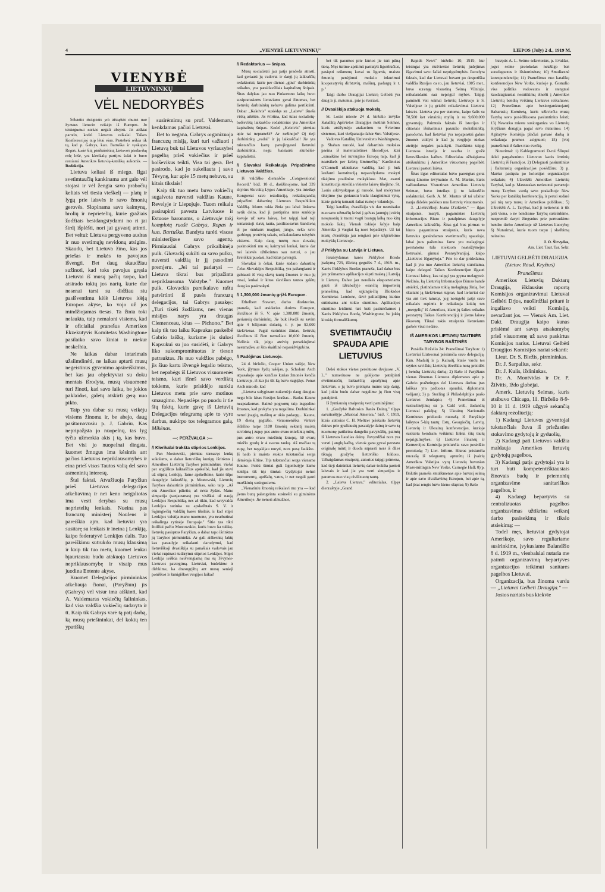4 „VIENYBĖ LIETUVNINKŲ" LIEPOS (July) 2 d., 1919 M.
VIENYBĖ
LIETUVNINKŲ
VĖL NEDORYBĖS
Sekantis straipsnis yra atsiųstas mums nuo žymaus lietuvio veikėjo iš Europos. Jo teisingumui niekas negali abejoti. Jis aiškiai parodo, kodel Lietuvos reikalai Taikos Konferencijoj taip lėtai eina. Pastebėti reikia tik tą, kad p. Gabrys, kun. Bartuška ir vyskupas Ropas, kurie šitą pasibaisėtiną Lietuvos pardavikų rolę lošė, yra klerikalų partijos šulai ir buvo remiami Amerikos lietuvių-katalikų aukomis. — Redakcija.
Lietuva keliasi iš miego. Ilgai svetimtaučių kankinama ant galo vėl stojasi ir vėl žengia savo prabočių keliais vėl tiesia vieškelį — platų ir lygų prie laisvės ir savo žmonių gerovės. Slopinama savo kaimynų, brolių ir neprietelių, kurie gražiais žodžiais besidangstydami no ri jai širdį išplėšti, nori jai gyvastį atimti. Bet veltui: Lietuva pergyveno audras ir nuo svetimųjų nevidonų atsigins. Skaudu, bet Lietuva žino, kas jos priešas ir mokės to pavojaus išvengti. Bet daug skaudžiau sužinoti, kad toks pavojus gręsia Lietuvai iš musų pačių tarpo, kad atsirado tokių jos narių, kurie dar nesenai tarsi su didžiau siu pasišventimu kėlė Lietuvos idėją Europos akyse, ko vojo už jos mindžiojamas tiesas. Ta žinia toki nelaukta, taip nemaloni visiems, kad ir oficialiai pranešus Amerikos Ekzekutyvis Komitetas Washingtone pasilaiko savo žiniai ir niekur neskelbia.
Ne laikas dabar intarimais užsiimdinėti, ne laikas aptarti musų negeistinus gyvenimo apsireiškimus, bet kas jau objektyviai su doku mentais išrodyta, musų visuomenė turi žinoti, kad savo laiku, be jokios paklaidos, galėtų atskirti gerą nuo pikto.
Taip yra dabar su musų veikėju visiems žinomu ir, be abejo, daug pasitarnavusiu p. J. Gabriu. Kas nepripažįsta jo nuopelnų, tas lyg tyčia užmerkia akis į tą, kas buvo. Bet visi jo nuopelnai dingsta, kuomet žmogus ima kėsintis ant pačios Lietuvos nepriklausomybės ir eina prieš visos Tautos valią del savo asmeninių interesų.
Štai faktai. Atvažiuoja Paryžiun prieš Lietuvos delegacijos atkeliavimą ir nei keno neigaliotas ima vesti derybas su musų neprietelių lenkais. Nueina pas francuzų ministerį Noulens ir pareiškia ajm. kad lietuviai yra susitarę su lenkais ir ineina į Lenkiją, kaipo federatyvė Lenkijos dalis. Tuo pareiškimu sutrukdo musų klausimą ir kaip tik tuo metu, kuomet lenkai bjauriausiu budu atakuoja Lietuvos nepriklausomybę ir visaip mus juodina Entente akyse.
Kuomet Delegacijos pirmininkas atkeliauja čionai, (Paryžiun) jis (Gabrys) vėl visur ima aiškinti, kad A. Valdemaras vokiečių šalininkas, kad visa valdžia vokiečių sudaryta ir tt. Kaip tik Gabrys varė tą patį darbą, ką musų priešininkai, del kokių ten ypatiškų
susirėmimų su prof. Valdemaru, kenkdamas pačiai Lietuvai.
Bet to negana. Gabrys organizuoja francuzų misiją, kuri turi važiuoti į Lietuvą buk tai Lietuvos vyriausybei pagelbą prieš vokiečius ir prieš bolševikus teikti. Visa tai gera. Bet pasirodo, kad jo sukeliauta į savo Tėvynę, kur apie 15 metų nebuvo, su kitais tikslais!
Kaip tik tuo metu buvo vokiečių sugalvota nuversti valdžias Kaune, Revelyje ir Liepojuje. Tuom reikalu pasirupinti pavesta Latviuose ir Estuose baronams, o Lietuvoje tokį komplotą ruošė Gabrys, Ropas ir kun. Bartuška. Bandyta turėti visose ministerijose savo agentų. Pirmiausiai Gabrys prikalbinėja pulk. Glovackį sukilti su savo pulku, nuversti valdžią ir jį pasodinti premjeru. „Jei tai padarysi — Lietuva tikrai bus pripažinta nepriklausoma Valstybe." Kuomet pulk. Glovackis pareikalavo raštu patvirtinti iš pusės francuzų delegacijos, tai Gabrys pasakęs: „Turi tikėti žodžiams, nes vienas misijos narys yra draugas Clemenceau, kitas — Pichono." Bet kaip tik tuo laiku Kapsukas paskelbė Gabrio laišką, kuriame jis siulosi Kapsukui su juo susidėti, ir Gabrys liko sukompromituotas ir tieson patrauktas. Jis nuo valdžios pabėgo, jis šiuo kartu išvengė legalio teismo, bet nepabėgs iš Lietuvos visuomenės teismo, kuri išneš savo verdiktą tokiems, kurie prisidėjo sunkiu Lietuvos metu prie savo motinos smaugimo. Nepaslėps po puodu ir tie šių faktų, kurie gavę iš Lietuvių Delegacijos telegramą apie to vyro darbus, nukirpo tos telegramos galą. Mikėnas.
—: PERŽVALGA :—
// Klerikalai trokšta stiprios Lenkijos.
Pan Mostowski, pirmiau tarnavęs lenkų sokolams, o dabar lietuviškų kunigų išrinktas į Amerikos Lietuvių Tarybos pirmininkus, viešai per angliškus laikraščius apskelbė, kad jis stovi už stiprią Lenkiją. Tame apskelbime, kuris tilpo daugelyje laikraščių, p. Mostowski, Lietuvių Tarybos dabartinis pirmininkas, sako taip: „Aš esu Amerikos pilietis; aš nėsu žydas. Mano simpatija (sanjausmas) yra visiškai už naują Lenkijos Respubliką, nes aš tikiu, kad savyvalda Lenkijos sutinka su apskelbtais S. V. ir Sąjungiečių valdžių karės tikslais, ir kad stipri Lenkijos valstija mano nuomone, yra neatbutinai reikalinga rytinėje Europoje." Šitie yra tikri žodžiai pačio Mostowskio, kuris buvo ka talikų-lietuvių pasiųstas Paryžiun, o dabar tapo išrinktas jų Tarybos pirmininku. Ar gali aiškesnių faktų kas pasaulyje reikalauti darodymui, kad lietuviškoji dvasiškija su panašiais vadovais jau viešai rupinasi sudarymu stiprios Lenkijos. Stipri Lenkija reiškia neišvengiamą mu sų Tėvynės-Lietuvos pavergimą. Lietuviai, budėkime ir dirbkime, ka dnesugrįžtų ant musų senieji poniškos ir kunigiškos vergijos laikai!
// Redaktorius — šnipas.
Musų socialistai jau patįs pradeda atrasti, kad geriausi jų vadovai ir dargi jų laikraščių redaktoriai, kurie per dienas „gina" darbininkų reikalus, yra parsidavėliais kapitalistų šnipais. Šitas dalykas jau nuo Pinkertono laikų buvo susipratusiems lietuviams gerai žinomas, bet lietuvių darbininkų nebuvo galima pertikrinti. Dabar „Keleivis" susiėdęs su „Laisve" išneša viską aikštėn. Jis tvirtina, kad tulas socialistų-bolševikų laikraščio redaktorius yra Amerikos kapitalistų šnipas. Kodel „Keleivis" pirmiau apie tai nepranešė? Ar nežinojo? Oj tieji darbininkų „vadai" ir jų laikraščiai! Jie yra tukstančius kartų pavojingesni lietuviui darbininkui, negu baisiausi siurbėlės-kapitalistai.
// Slovakai Reikalauja Pripažinimo Lietuvos Valdžios.
Iš valdiško dienraščio „Congressional Record," birž. 18 d., dasižinojome, kad 339 skyrius Slovakų Lygos Amerikoje, yra inteikęs Kongresui savo rezoliuciją, reikalaujančią pripažinti dabartinę Lietuvos Respublikos Valdžią. Mums tokia žinia yra labai linksma netik delto, kad ji pastiprina mus sunkioje kovoje už savo laisvę, bet taipgi kad toji seniausioji slavų tauta, pasiliuosavus šiandieną iš po sunkaus magjarų jungo, seka savo garbingų protėvių takais, reikalaudama teisybės visiems. Kaip daug turėtų nuo slovakų pasimokinti mu sų kaimynai lenkai, kurie dar nei laisvės užtikrintos sau neturi, o jau žvėriškai puolasi, kad kitus pavergti.
Slovakai ir čekai, kurie sudaro dabartinę Čeko-Slovakijos Respubliką, yra pažangiausi ir gabiausi iš visų slavų tautų žmonės ir nuo jų rusai, lenkai ir kitos slaviškos tautos galėtų daug ko pasimokyti.
// 1,300,000 žmonių grįžš Europon.
Ethelbert Stewart, darbo direktorius, praneša, kad atsidarius durims Europon, išvažiuos iš S. V. apie 1,300,000 žmonių, geriausių darbininkų. Jie buk išvežš su savim apie 4 bilijonus dolarių, t. y. po $3,000 kiekvienas. Pagal surinktas žinias, lietuvių išvažiuos iš čion nemažiau 10,000 žmonių. Nežinia tik, jeigu ateivių persekiojimai nesumažės, ar šita skaitlinė nepasidvigubins.
// Padėjimas Lietuvoje.
24 d. birželio, Cooper Union salėje, New York, įžymus žydų rašėjas, p. Scholom Asch atpasakojo apie kančias kurias žmonės kenčia Lietuvoje, iš kur jis tik ką buvo sugrįžęs. Ponas Asch nurodė, kad
„Lietuva sulyginant nukentėjo daug daugiau negu bile kitas Rusijos kraštas... Badas Kaune neapsakomas. Baimė pogromų taip ingąsdino žmones, kad prekyba yra negalima. Darbininkai neturi įnagių, mašinų ar ukio padargų... Kaune, 19 dieną gegužio, visuomeniška virtuvė išdalino tarpe 1100 žmonių sekantį maistą suvirintą į zupę: pus antro svaro miežinių miltų, pus antro svaro miežinių kruopų, 50 svarų miežio grudų ir 4 svarus taukų. Aš mačiau tą zupę, bet negalėjau nuryti, nors pusę šaukšto.. Iš bado ir maisto stokos tukstančiai serga dėmėtaja šiltine. Trįs tukstančiai serga viename Kaune. Penki šimtai guli ligonbutyje kame sutelpa tik trįs šimtai: Gydytojai neturi instrumentų, aprišalų, vatos, ir net negali gauti marškinių susirgusiems.
„Vienatiniu žmonių reikalavi mu yra — kad jiems butų palengvinta susinešti su giminėms Amerikoje. Jie nenori almužnos,
bet tik paramos prie kurios jie turi pilną tiesą. Męs turime apsiimti pastatyti ligonbučius, pasiųsti reikmenų kovai su ligomis, maisto žmonių penėjimui mokslo inkurimui kooperatyvių dirbtuvių, mašinų, padargų ir t. p."
Taigi darbo Draugijai Lietuvą Gelbėti yra daug ir ji, matomai, prie jo tveriasi.
// Dvasiškija atakuoja mokslą.
St. Louis mieste 24 d. birželio invyko Katalikų Apšvietos Draugijos metinis Seimas, kuris atsižymėjo atakavimu to Švietimo sistemos, kuri viešpatauja dabar Suv. Valstijose.
Vadovas Katalikų Universiteto Washingtone, p. Shahan nurodė, kad dabartinis mokslas paeina iš materialistinės filosofijos, kuri „sunaikino bei nuvarginо Europą taip, kad ji neatsikels per keletą šimtmečių." Kardinolas O'Connell užatakavo valdžią, kad ji buk laužanti konstituciją nepavelydama mokyti tikėjimo pradinėse mokyklose. Mat, esanti konstitucija suteikia visiems laisvę tikėjimo. St. Louis arkivyskupas gi nurodė, kad mokymas tikėjimo yra geriausiu budu išauginimui vyrų, kurie galėtų tarnauti šaliai rustoje valandoje.
Taigi katalikų dvasiškija vis dar neatsisako nuo savo užmačių krėsti į galvas jaunųjų įvairių nesąmonių ir tuomi vogti brangų laiką nuo kitų mokslo šakų. Vienok tokioje šalyje kaip Amerika ji vargiai ką nors bepadarys. Už tai musų dvasiškija jau rengiasi prie užgriebimo mokyklų Lietuvoje..
// Priklyba su Latvija ir Lietuva.
Pataisydamas karės Pirklybos Bordo įsakymą 729, išleistą gegužės 7 d., 1919. m., Karės Pirklybos Bordas praneša, kad dabar bus jau priimamos aplikacijos siųsti maistą į Latviją ir Lietuvą. Dabar jau nereikės eksporteriams gauti iš užrubežyje esančių importerių pranešimą, kad sąjungiečių Blokados Komitetas Londone, davė paliudijimą kuriuo sutinkama ant tokio siuntimo. Aplikacijos siuntimo leidimui turi buti pasiunčiamos į Karės Pirklybos Bordą, Washingtone, be jokių kitokių formališkumų.
SVETIMTAUČIŲ SPAUDA APIE LIETUVIUS
Delei stokos vietos pereituose dvejuose „V. L." numeriuose ne galėjome patalpinti svetimtaučių laikraščių aprašymų apie lietuvius, o jų buvo prisiųsta mums taip daug, kad jokiu budu dabar negalime jų čion visų patalpinti.
Iš žymiausių straipsnių verti paminėjimo:
1. „Grožybė Baltosios Rasės Dainų," tilpęs savaitraštyje „Musical America," birž. 7, 1919, kurio autorius C. H. Meltzer priskaito lietuvių dainas prie gražiausių pasaulyje dainų ir savo tą nuomonę patikrina dangeliu pavyzdžių, paimtų iš Lietuvos liaudies dainų. Pavyzdžiai nors yra versti į anglų kalbą, vienok gana gyvai perstato originalę mintį ir duoda suprasti nors iš dlies tikrąją grožybę lietuviško fokloro. Užbaigdamas straipsnį, autorius taipgi primena, kad tieji daininkai lietuvių dabar trokšta pastoti laisvais ir kad jie yra verti simpatijos ir paramos nuo visų civilizuotų tautų.
2. „Laisva Lietuva," editorialas, tilpęs dienraštyje „Grand
Rapids News" birželio 10, 1919, kur teisingai yra nušviestas lietuvių judėjimas išgavimui savo šaliai nepriguImybės. Parodyta faktais, kad dar Lietuvai buvant po despotiška valdžia Rusijos ca ro, jau lietuviai, 1905 met., buvo surengę visuotiną Seimą Vilniuje, reikalaudami sau neprigul mybės. Taipgi paminėti visi seimai lietuvių Lietuvoje ir S. Valstijose ir jų griežti reikalavimai Lietuvai laisvės. Lietuva yra per statoma, kaipo šalis su 78,500 ket virtainių mylių ir su 9,600,000 gyventojų. Paimtais faktais iš istorijos ir cituotais išsitarimais pasaulio mokslininkų, parodoma, kad lietuviai yra nepaprastai gabus žmonės valdyti ir kad jų vergijoje niekas ateityje negalės palaikyti. Paaiškinta taipgi Lietuvos istorija ir svarba ir grožė lietuviškosios kalbos. Editorialas užbaigiama atsišaukimu į Amerikos visuomenę pagelbėti Lietuvai pastoti laisva.
Šitas ilgas editorialas buvo parengtas gerai musų žinomo tėvynainio A. M. Martus, kuris važiuodamas Visuotinan Amerikos Lietuvių Seiman, buvo inteikęs jį to laikraščio redaktoriui. Gerb. A. M. Martus už tai užsitar nauja didelės padėkos nuo lietuvių visuomenės.
3. „Lietuviškoji Joana D'arkietė," — ilgas straipsnis, matyti, pagamintas Lietuvių Informacijos Biuro ir patalpintas daugelyje Amerikos laikraščių. Šitas gal bus pirmas to biuro pagamintas straipsnis, kuris neva lietuvius garsindamas svetimtaučių spaudoje, labai juos pažemina. Jame yra melagingai perstatoma tula niekuom neatsižymėjus lietuvaitė, gimusi Pennsylvanijoj, kaipo „Lietuvos Išganytoja." Prie to dar pridedama, kad ji yra nuo Amerikos lietuvių siunčiama, kaipo delegatė Taikos Konferencijon išgauti Lietuvai laisvę, kas taipgi yra gryna melagystė. Nežinia, ką Lietuvių Informacijos Biuras bandė atsiekti, platindamas tokią melagingą žinią, bet skaitant ją kiekvienas supras, kad lietuviai dar yra ant tiek tamsųs, jog nesugebi patįs savo reikalais rupintis ir reikalauja kokių ten „mergelių" iš Amerikos, idant jų šalies reikalus perstatytų Taikos Konferencijoj ir jiems laisvę iškovotų. Tikrai tokis straipsnis lietuviams garbės visai nedaro.
IŠ AMERIKOS LIETUVIŲ TAUTINĖS TARYBOS RAŠTINĖS
Posėdis Birželio 24: Pranešimai Tarybon: 1) Lietuviai Liuteronai prisiunčia savo delegaciją: Kun. Madaitį ir p. Kairaitį, kurie vardu tos sryties saviškių Lietuvių išreiškia norą prisidėti į bendrą Lietuvių darbą; 2) Rašo iš Paryžiaus vienas žinomas Lietuvos diplomatas apie p. Gabrio pražutingus del Lietuvos darbus (tas laiškas yra paduotas spaudai, diplomatui velijant); 3) p. Sterling iš Philadelphijos prašo Lietuvos žemlapio; 4) Pranešimai iš susirašinėjimų su p. Cald well, žadančių Lietuvai pašelpą; 5) Ukrainų Nacionalis Komitetas priduoda nuorašą iš Paryžiuje laikytos 5-kių tautų: Estų, Georgiečių, Latvių, Lietuvių ir Ukrainų konferencijos, kurioje susitarta bendram veikimui linkui šitų tautų neprigulmybės; 6) Lietuvos Finansų ir Komercijos Komisija prisiunčia savo posėdžio protokolą; 7) Liet. Inform. Biuras prisiunčia nuorašą iš telegramų, apturėtų iš įvairių Amerikos Valstijos vyrų Lietuvių buvusian Mass-mitingan New Yorke, Carnegie Hall; 8) p. Balutis pranešа smulkmenas apie buvusį seimą ir apie savo išvažiavimą Europon, bei apie tą, kad jisai rengis buvo kieno skųstas; 9) Rašo
buvęsis A. L. Seimo sekretorius, p. Evaldas, jogei seime protokolas neužilgo bus suredaguotas ir išsiuntinėtas; 10) Smulkesnė korespondencija; 11) Pranešimas nuo katalikų konferencijos New Yorke, kurioje p. Česnulio visa politika vadovauta ir stengtasi kuodaugiausiai nesutikimų išnešti į Amerikos Lietuvių bendrą veikimą Lietuvos reikaluose; 12) Pranešimas apie besiorganizuojantį Baltarusių Komitetą, kuris užkviečia musų Tarybą savo posėdžiuosna pasiuntinius leisti; 13) Newarko mieste susiorganiza vo Lietuvių Kryžiaus draugija pagal savo nutarimo; 14) Agitatyvė Komisija plačiai pavarė darbą ir reikalauja pramos asignuoti; 15) Įvirį pranešimai iš šalies nuo svečių.
Nutarimai: 1) Kablegramuoti D-rui Šliupui delei pargabenimo Lietuvon karės imtinių Lietuvių iš Francijos. 2) Deleguoti pasiuntinius į Baltarusių organizacijos posėdžius; 3) p. Martus pasiųsta po kolonijas organizacijos reikalais; 4) Užreikšti Amerikos Lietuvių Tarybai, kad p. Mastauskas netiesotai pavartojo musų Tarybos vardą savo prakalboje New Yorke per katalikų konferenciją, ir pertai sudarė pai nių tarp musų ir Amerikos publikos.; 5) Užreikšti A. L. Tarybai, kad ji netiesotai ir tik pati viena, o ne bendrame Tarybų susirinkime, nusprendė daryti žingsnius prie pertraukimo bendro darbo Amerikoje už Lietuvos liuosybę; 6) Nutarimai, kurie tuom tarpu į skelbimą neineina.
J. O. Širvydas,
Am. Liet. Taut. Tar. Sekr.
LIETUVAI GELBĖTI DRAUGIJA
(Lietuv. Raud. Kryžius)
Pranešimas
Amerikos Lietuvių Daktarų Draugija, išklausius raportą Komisijos organizavimui Lietuvai Gelbėti Drjos, nuoširdžiai pritarė ir ingaliavo veikti Komisiją, nevaržant jos. — Vienok Am. Liet. Dakt. Draugija kaipo kunas prisiėmė ant savęs atsakomybę prieš visuomenę už savo paskirtus Komisijos narius. Lietuvai Gelbėti Draugijos Komisijos nariai sekanti:
Lieut. Dr. S. Biežis, pirmininkas.
Dr. J. Sarpalius, sekr.
Dr. J. Kulis, iždininkas.
Dr. A. Montvidas ir Dr. P. Žilvitis, Iždo globėjai.
Amerk. Lietuvių Seimas, kuris atsibuvo Chicago, Ill. Birželio 8-9-10 ir 11 d. 1919 užgyrė sekančią daktarų rezoliuciją:
1) Kadangi Lietuvos gyventojai tukstančiais žuva iš priežasties stokavimo gydytojų ir gyduolių,
2) Kadangi pati Lietuvos valdžia maldauja Amerikos lietuvių gydytojų pagelbos,
3) Kadangi patįs gydytojai yra ir turi buti kompetentiškiausiais žinovais budų ir priemonių organizavime sanitariškos pagelbos, ir
4) Kadangi bepartyvis su centralizuotas pagelbos organizavimas užtikrina veiksnį darbo pasisekimą ir tikslo atsiekimą: —
Todel męs, lietuviai gydytojai Amerikoje, savo reguliariame susirinkime, įvykusiame Balandžio 8 d. 1919 m., vienbalsiai nutaria me paimti organizavimą bepartyvės organizacijos teikimui sanitarės pagelbos Lietuvai.
Organizacija, bus žinoma vardu — „Lietuvai Gelbėti Draugija." —
Josios nariais bus kiekvie